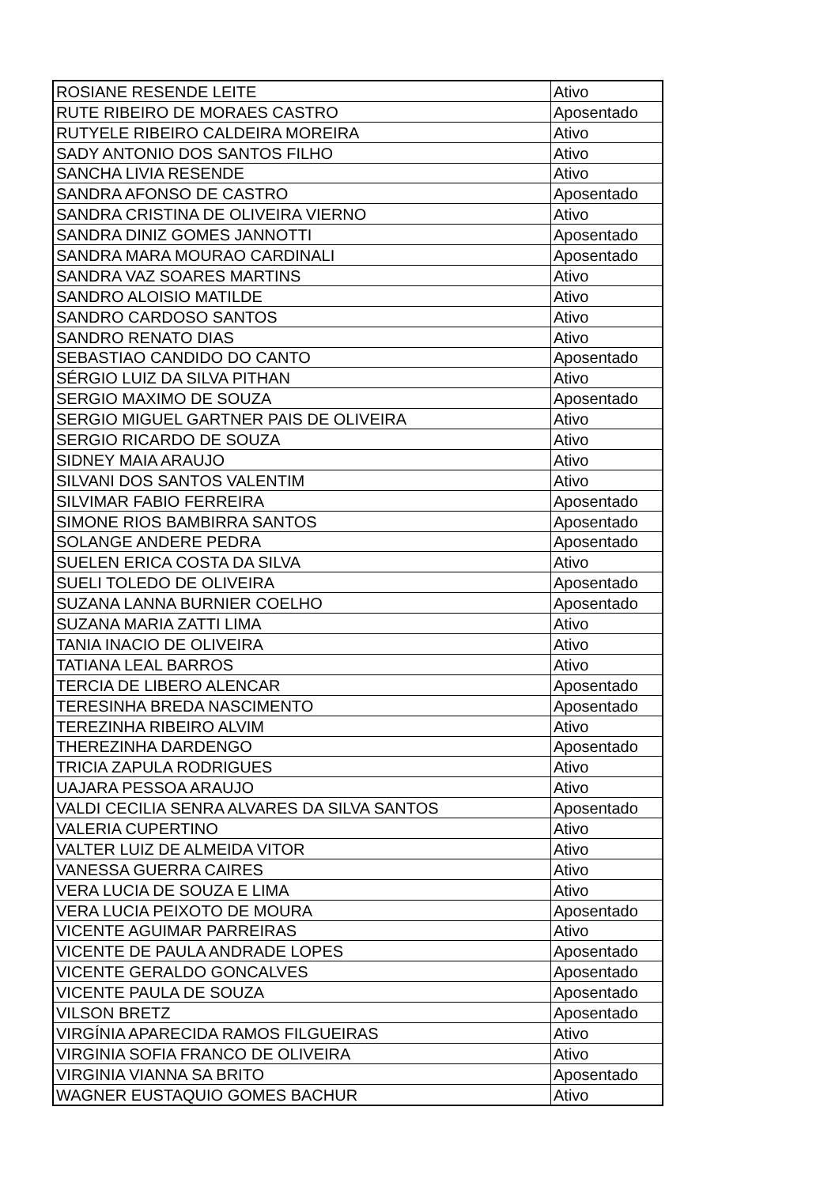| ROSIANE RESENDE LEITE | Ativo |
| RUTE RIBEIRO DE MORAES CASTRO | Aposentado |
| RUTYELE RIBEIRO CALDEIRA MOREIRA | Ativo |
| SADY ANTONIO DOS SANTOS FILHO | Ativo |
| SANCHA LIVIA RESENDE | Ativo |
| SANDRA AFONSO DE CASTRO | Aposentado |
| SANDRA CRISTINA DE OLIVEIRA VIERNO | Ativo |
| SANDRA DINIZ GOMES JANNOTTI | Aposentado |
| SANDRA MARA MOURAO CARDINALI | Aposentado |
| SANDRA VAZ SOARES MARTINS | Ativo |
| SANDRO ALOISIO MATILDE | Ativo |
| SANDRO CARDOSO SANTOS | Ativo |
| SANDRO RENATO DIAS | Ativo |
| SEBASTIAO CANDIDO DO CANTO | Aposentado |
| SÉRGIO LUIZ DA SILVA PITHAN | Ativo |
| SERGIO MAXIMO DE SOUZA | Aposentado |
| SERGIO MIGUEL GARTNER PAIS DE OLIVEIRA | Ativo |
| SERGIO RICARDO DE SOUZA | Ativo |
| SIDNEY MAIA ARAUJO | Ativo |
| SILVANI DOS SANTOS VALENTIM | Ativo |
| SILVIMAR FABIO FERREIRA | Aposentado |
| SIMONE RIOS BAMBIRRA SANTOS | Aposentado |
| SOLANGE ANDERE PEDRA | Aposentado |
| SUELEN ERICA COSTA DA SILVA | Ativo |
| SUELI TOLEDO DE OLIVEIRA | Aposentado |
| SUZANA LANNA BURNIER COELHO | Aposentado |
| SUZANA MARIA ZATTI LIMA | Ativo |
| TANIA INACIO DE OLIVEIRA | Ativo |
| TATIANA LEAL BARROS | Ativo |
| TERCIA DE LIBERO ALENCAR | Aposentado |
| TERESINHA BREDA NASCIMENTO | Aposentado |
| TEREZINHA RIBEIRO ALVIM | Ativo |
| THEREZINHA DARDENGO | Aposentado |
| TRICIA ZAPULA RODRIGUES | Ativo |
| UAJARA PESSOA ARAUJO | Ativo |
| VALDI CECILIA SENRA ALVARES DA SILVA SANTOS | Aposentado |
| VALERIA CUPERTINO | Ativo |
| VALTER LUIZ DE ALMEIDA VITOR | Ativo |
| VANESSA GUERRA CAIRES | Ativo |
| VERA LUCIA DE SOUZA E LIMA | Ativo |
| VERA LUCIA PEIXOTO DE MOURA | Aposentado |
| VICENTE AGUIMAR PARREIRAS | Ativo |
| VICENTE DE PAULA ANDRADE LOPES | Aposentado |
| VICENTE GERALDO GONCALVES | Aposentado |
| VICENTE PAULA DE SOUZA | Aposentado |
| VILSON BRETZ | Aposentado |
| VIRGÍNIA APARECIDA RAMOS FILGUEIRAS | Ativo |
| VIRGINIA SOFIA FRANCO DE OLIVEIRA | Ativo |
| VIRGINIA VIANNA SA BRITO | Aposentado |
| WAGNER EUSTAQUIO GOMES BACHUR | Ativo |